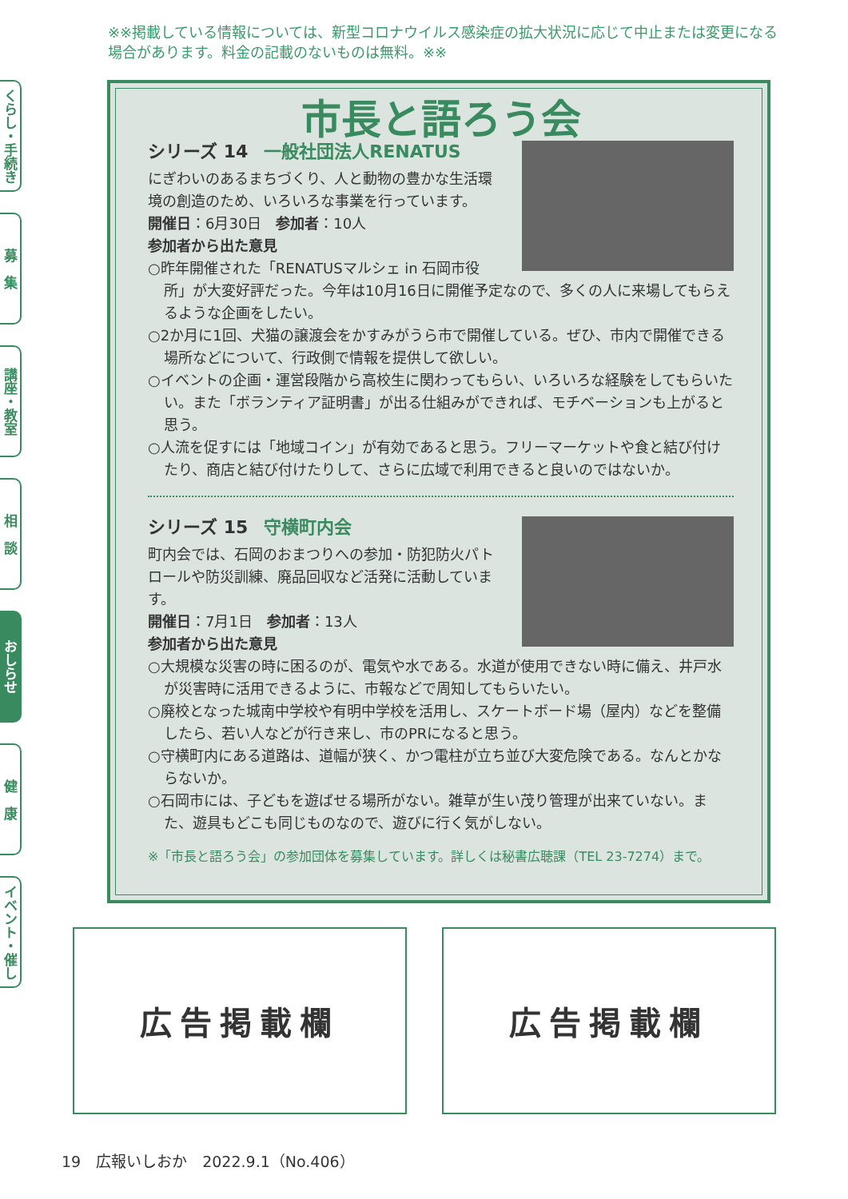※※掲載している情報については、新型コロナウイルス感染症の拡大状況に応じて中止または変更になる場合があります。料金の記載のないものは無料。※※
くらし・手続き
募　集
講座・教室
相　談
おしらせ
健　康
イベント・催し
市長と語ろう会
シリーズ 14 一般社団法人RENATUS
にぎわいのあるまちづくり、人と動物の豊かな生活環境の創造のため、いろいろな事業を行っています。
開催日：6月30日　参加者：10人
参加者から出た意見
○昨年開催された「RENATUSマルシェ in 石岡市役所」が大変好評だった。今年は10月16日に開催予定なので、多くの人に来場してもらえるような企画をしたい。
○2か月に1回、犬猫の譲渡会をかすみがうら市で開催している。ぜひ、市内で開催できる場所などについて、行政側で情報を提供して欲しい。
○イベントの企画・運営段階から高校生に関わってもらい、いろいろな経験をしてもらいたい。また「ボランティア証明書」が出る仕組みができれば、モチベーションも上がると思う。
○人流を促すには「地域コイン」が有効であると思う。フリーマーケットや食と結び付けたり、商店と結び付けたりして、さらに広域で利用できると良いのではないか。
シリーズ 15 守横町内会
町内会では、石岡のおまつりへの参加・防犯防火パトロールや防災訓練、廃品回収など活発に活動しています。
開催日：7月1日　参加者：13人
参加者から出た意見
○大規模な災害の時に困るのが、電気や水である。水道が使用できない時に備え、井戸水が災害時に活用できるように、市報などで周知してもらいたい。
○廃校となった城南中学校や有明中学校を活用し、スケートボード場（屋内）などを整備したら、若い人などが行き来し、市のPRになると思う。
○守横町内にある道路は、道幅が狭く、かつ電柱が立ち並び大変危険である。なんとかならないか。
○石岡市には、子どもを遊ばせる場所がない。雑草が生い茂り管理が出来ていない。また、遊具もどこも同じものなので、遊びに行く気がしない。
※「市長と語ろう会」の参加団体を募集しています。詳しくは秘書広聴課（TEL 23-7274）まで。
広告掲載欄 広告掲載欄
19　広報いしおか　2022.9.1（No.406）